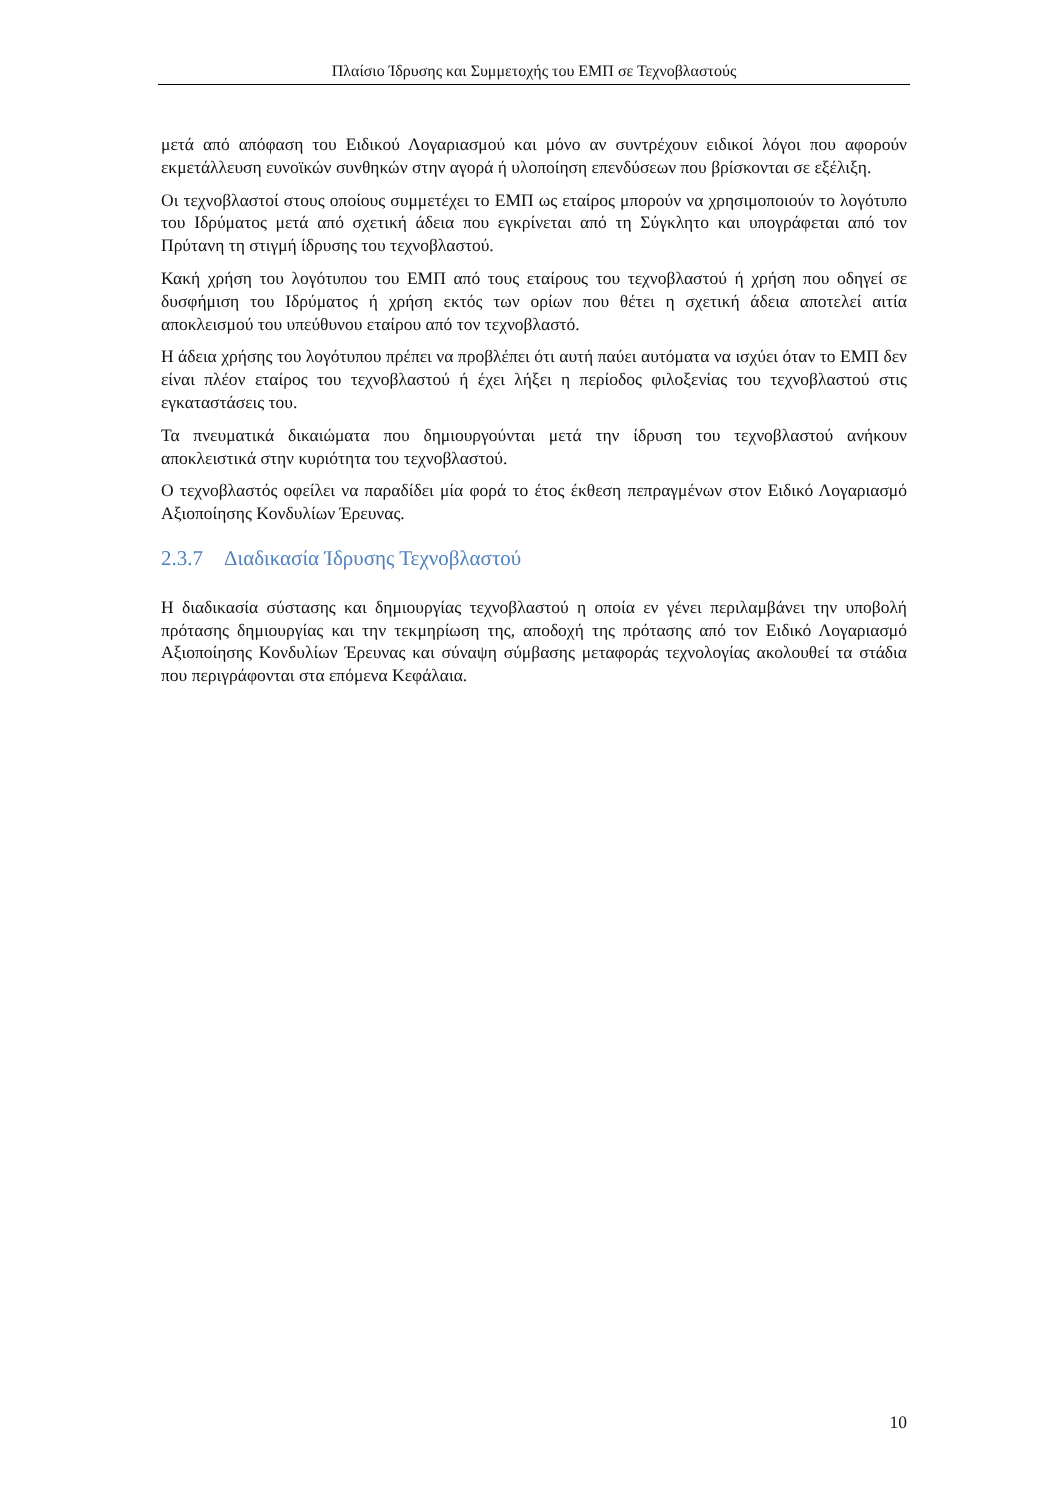Πλαίσιο Ίδρυσης και Συμμετοχής του ΕΜΠ σε Τεχνοβλαστούς
μετά από απόφαση του Ειδικού Λογαριασμού και μόνο αν συντρέχουν ειδικοί λόγοι που αφορούν εκμετάλλευση ευνοϊκών συνθηκών στην αγορά ή υλοποίηση επενδύσεων που βρίσκονται σε εξέλιξη.
Οι τεχνοβλαστοί στους οποίους συμμετέχει το ΕΜΠ ως εταίρος μπορούν να χρησιμοποιούν το λογότυπο του Ιδρύματος μετά από σχετική άδεια που εγκρίνεται από τη Σύγκλητο και υπογράφεται από τον Πρύτανη τη στιγμή ίδρυσης του τεχνοβλαστού.
Κακή χρήση του λογότυπου του ΕΜΠ από τους εταίρους του τεχνοβλαστού ή χρήση που οδηγεί σε δυσφήμιση του Ιδρύματος ή χρήση εκτός των ορίων που θέτει η σχετική άδεια αποτελεί αιτία αποκλεισμού του υπεύθυνου εταίρου από τον τεχνοβλαστό.
Η άδεια χρήσης του λογότυπου πρέπει να προβλέπει ότι αυτή παύει αυτόματα να ισχύει όταν το ΕΜΠ δεν είναι πλέον εταίρος του τεχνοβλαστού ή έχει λήξει η περίοδος φιλοξενίας του τεχνοβλαστού στις εγκαταστάσεις του.
Τα πνευματικά δικαιώματα που δημιουργούνται μετά την ίδρυση του τεχνοβλαστού ανήκουν αποκλειστικά στην κυριότητα του τεχνοβλαστού.
Ο τεχνοβλαστός οφείλει να παραδίδει μία φορά το έτος έκθεση πεπραγμένων στον Ειδικό Λογαριασμό Αξιοποίησης Κονδυλίων Έρευνας.
2.3.7 Διαδικασία Ίδρυσης Τεχνοβλαστού
Η διαδικασία σύστασης και δημιουργίας τεχνοβλαστού η οποία εν γένει περιλαμβάνει την υποβολή πρότασης δημιουργίας και την τεκμηρίωση της, αποδοχή της πρότασης από τον Ειδικό Λογαριασμό Αξιοποίησης Κονδυλίων Έρευνας και σύναψη σύμβασης μεταφοράς τεχνολογίας ακολουθεί τα στάδια που περιγράφονται στα επόμενα Κεφάλαια.
10